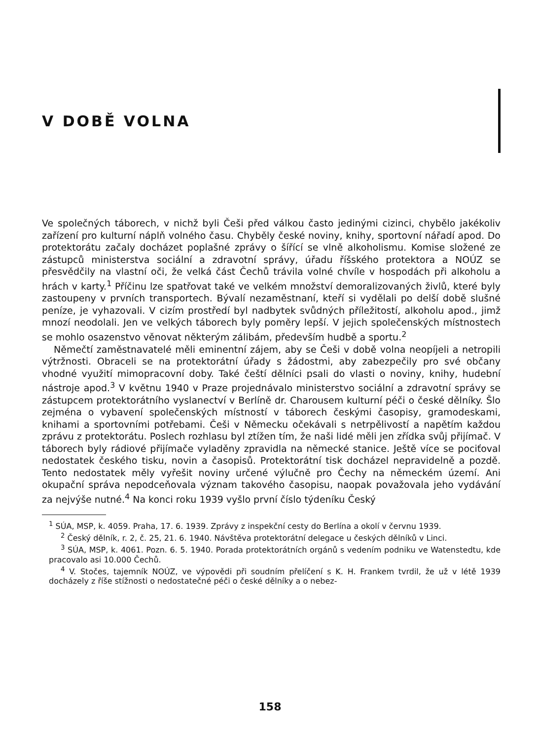V DOBĚ VOLNA
Ve společných táborech, v nichž byli Češi před válkou často jedinými cizinci, chybělo jakékoliv zařízení pro kulturní náplň volného času. Chyběly české noviny, knihy, sportovní nářadí apod. Do protektorátu začaly docházet poplašné zprávy o šířící se vlně alkoholismu. Komise složené ze zástupců ministerstva sociální a zdravotní správy, úřadu říšského protektora a NOÚZ se přesvědčily na vlastní oči, že velká část Čechů trávila volné chvíle v hospodách při alkoholu a hrách v karty.<sup>1</sup> Příčinu lze spatřovat také ve velkém množství demoralizovaných živlů, které byly zastoupeny v prvních transportech. Bývalí nezaměstnaní, kteří si vydělali po delší době slušné peníze, je vyhazovali. V cizím prostředí byl nadbytek svůdných příležitostí, alkoholu apod., jimž mnozí neodolali. Jen ve velkých táborech byly poměry lepší. V jejich společenských místnostech se mohlo osazenstvo věnovat některým zálibám, především hudbě a sportu.<sup>2</sup>
Němečtí zaměstnavatelé měli eminentní zájem, aby se Češi v době volna neopíjeli a netropili výtržnosti. Obraceli se na protektorátní úřady s žádostmi, aby zabezpečily pro své občany vhodné využití mimopracovní doby. Také čeští dělníci psali do vlasti o noviny, knihy, hudební nástroje apod.<sup>3</sup> V květnu 1940 v Praze projednávalo ministerstvo sociální a zdravotní správy se zástupcem protektorátního vyslanectví v Berlíně dr. Charousem kulturní péči o české dělníky. Šlo zejména o vybavení společenských místností v táborech českými časopisy, gramodeskami, knihami a sportovními potřebami. Češi v Německu očekávali s netrpělivostí a napětím každou zprávu z protektorátu. Poslech rozhlasu byl ztížen tím, že naši lidé měli jen zřídka svůj přijímač. V táborech byly rádiové přijímače vyladěny zpravidla na německé stanice. Ještě více se pociťoval nedostatek českého tisku, novin a časopisů. Protektorátní tisk docházel nepravidelně a pozdě. Tento nedostatek měly vyřešit noviny určené výlučně pro Čechy na německém území. Ani okupační správa nepodceňovala význam takového časopisu, naopak považovala jeho vydávání za nejvýše nutné.<sup>4</sup> Na konci roku 1939 vyšlo první číslo týdeníku Český
<sup>1</sup> SÚA, MSP, k. 4059. Praha, 17. 6. 1939. Zprávy z inspekční cesty do Berlína a okolí v červnu 1939.
<sup>2</sup> Český dělník, r. 2, č. 25, 21. 6. 1940. Návštěva protektorátní delegace u českých dělníků v Linci.
<sup>3</sup> SÚA, MSP, k. 4061. Pozn. 6. 5. 1940. Porada protektorátních orgánů s vedením podniku ve Watenstedtu, kde pracovalo asi 10.000 Čechů.
<sup>4</sup> V. Stočes, tajemník NOÚZ, ve výpovědi při soudním přelíčení s K. H. Frankem tvrdil, že už v létě 1939 docházely z říše stížnosti o nedostatečné péči o české dělníky a o nebez-
158